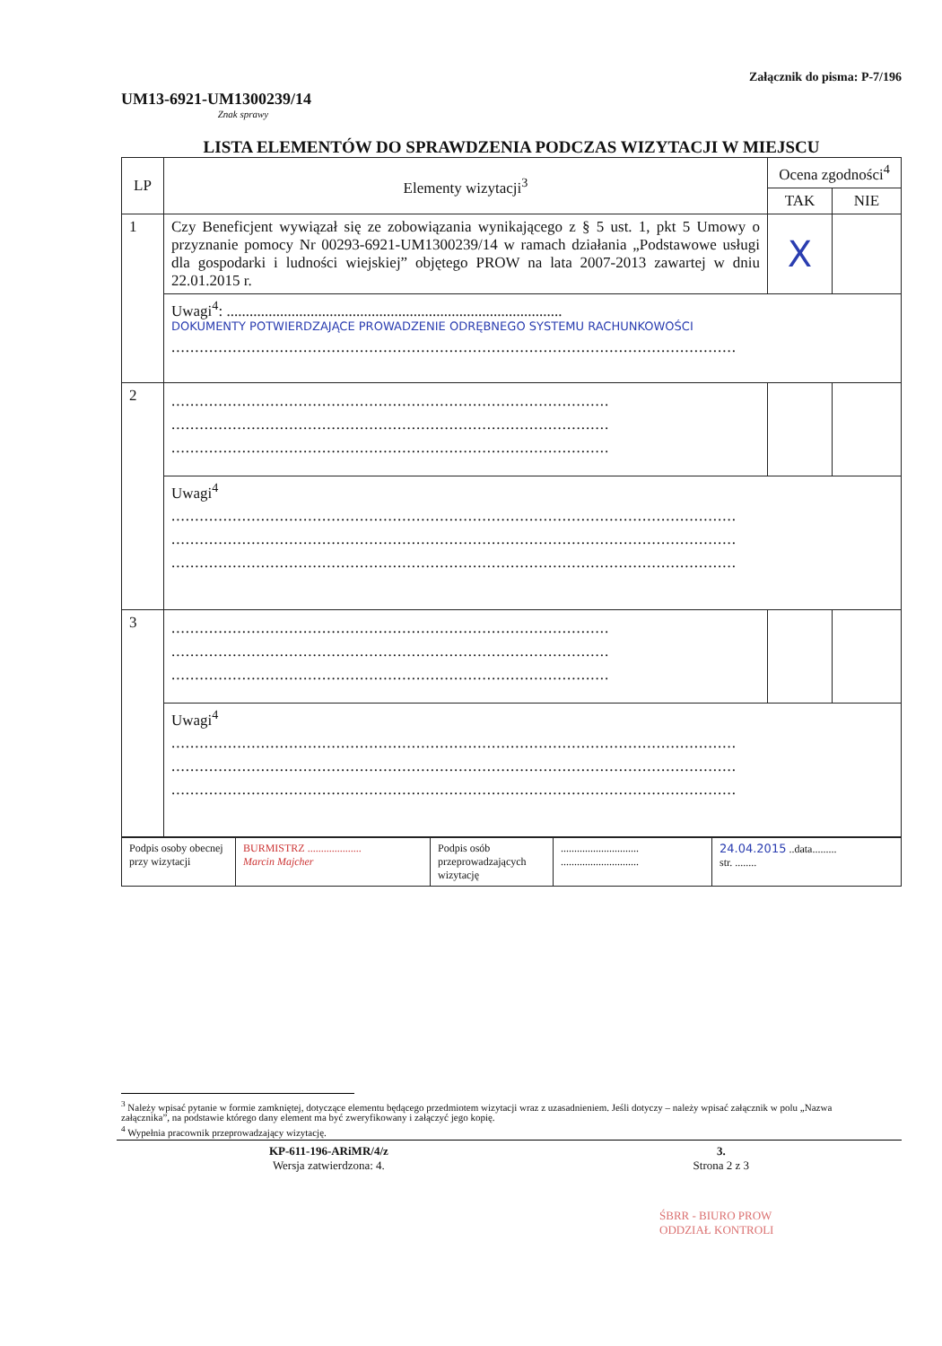UM13-6921-UM1300239/14
Znak sprawy
Załącznik do pisma: P-7/196
LISTA ELEMENTÓW DO SPRAWDZENIA PODCZAS WIZYTACJI W MIEJSCU
| LP | Elementy wizytacji<sup>3</sup> | Ocena zgodności<sup>4</sup> | |
| --- | --- | --- | --- |
| | | TAK | NIE |
| 1 | Czy Beneficjent wywiązał się ze zobowiązania wynikającego z § 5 ust. 1, pkt 5 Umowy o przyznanie pomocy Nr 00293-6921-UM1300239/14 w ramach działania „Podstawowe usługi dla gospodarki i ludności wiejskiej” objętego PROW na lata 2007-2013 zawartej w dniu 22.01.2015 r. | X | |
| | Uwagi<sup>4</sup>: ........................................................................................ DOKUMENTY POTWIERDZAJĄCE PROWADZENIE ODRĘBNEGO SYSTEMU RACHUNKOWOŚCI ........................................................................................................................ | | |
| 2 | ............................................................................................. ............................................................................................. ............................................................................................. | | |
| | Uwagi<sup>4</sup> ........................................................................................................................ ........................................................................................................................ ........................................................................................................................ | | |
| 3 | ............................................................................................. ............................................................................................. ............................................................................................. | | |
| | Uwagi<sup>4</sup> ........................................................................................................................ ........................................................................................................................ ........................................................................................................................ | | |
| Podpis osoby obecnej przy wizytacji | BURMISTRZ .................... Marcin Majcher | Podpis osób przeprowadzających wizytację | ............................. ............................. | 24.04.2015 ..data......... str. ........ |
<sup>3</sup> Należy wpisać pytanie w formie zamkniętej, dotyczące elementu będącego przedmiotem wizytacji wraz z uzasadnieniem. Jeśli dotyczy – należy wpisać załącznik w polu „Nazwa załącznika”, na podstawie którego dany element ma być zweryfikowany i załączyć jego kopię.
<sup>4</sup> Wypełnia pracownik przeprowadzający wizytację.
KP-611-196-ARiMR/4/z
Wersja zatwierdzona: 4.
3.
Strona 2 z 3
ŚBRR - BIURO PROW
ODDZIAŁ KONTROLI